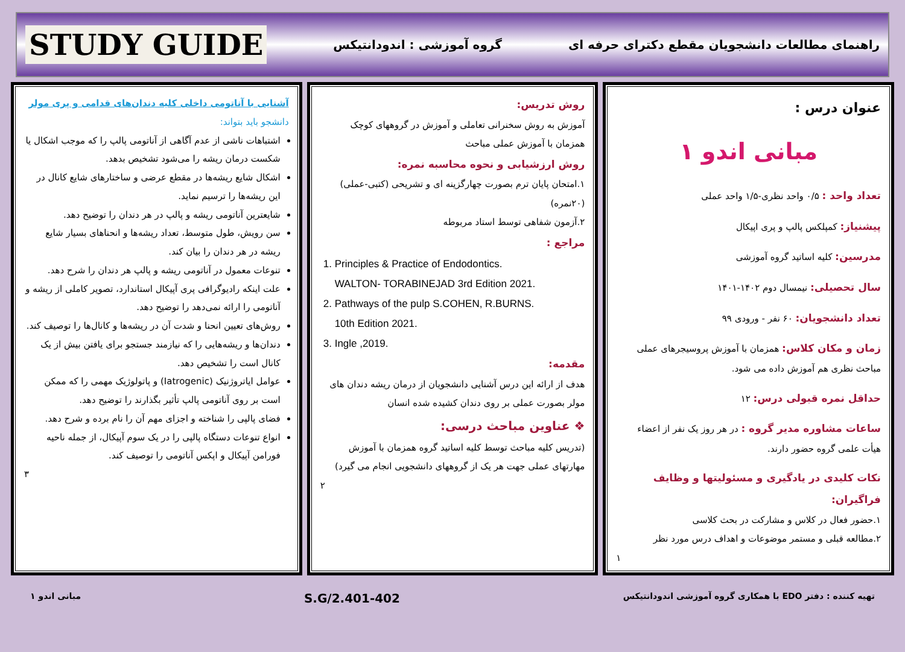راهنمای مطالعات دانشجویان مقطع دکترای حرفه ای
گروه آموزشی : اندودانتیکس
STUDY GUIDE
عنوان درس :
مبانی اندو ۱
تعداد واحد : ۰/۵ واحد نظری-۱/۵ واحد عملی
پیشنیاز: کمپلکس پالپ و پری اپیکال
مدرسین: کلیه اساتید گروه آموزشی
سال تحصیلی: نیمسال دوم ۱۴۰۲-۱۴۰۱
تعداد دانشجویان: ۶۰ نفر - ورودی ۹۹
زمان و مکان کلاس: همزمان با آموزش پروسیجرهای عملی مباحث نظری هم آموزش داده می شود.
حداقل نمره قبولی درس: ۱۲
ساعات مشاوره مدیر گروه : در هر روز یک نفر از اعضاء هیأت علمی گروه حضور دارند.
نکات کلیدی در یادگیری و مسئولیتها و وظایف فراگیران:
۱.حضور فعال در کلاس و مشارکت در بحث کلاسی
۲.مطالعه قبلی و مستمر موضوعات و اهداف درس مورد نظر
۱
روش تدریس:
آموزش به روش سخنرانی تعاملی و آموزش در گروههای کوچک همزمان با آموزش عملی مباحث
روش ارزشیابی و نحوه محاسبه نمره:
۱.امتحان پایان ترم بصورت چهارگزینه ای و تشریحی (کتبی-عملی) (۲۰نمره)
۲.آزمون شفاهی توسط استاد مربوطه
مراجع :
1. Principles & Practice of Endodontics.
WALTON- TORABINEJAD 3rd Edition 2021.
2. Pathways of the pulp S.COHEN, R.BURNS.
10th Edition 2021.
3. Ingle ,2019.
مقدمه:
هدف از ارائه این درس آشنایی دانشجویان از درمان ریشه دندان های مولر بصورت عملی بر روی دندان کشیده شده انسان
❖ عناوین مباحث درسی:
(تدریس کلیه مباحث توسط کلیه اساتید گروه همزمان با آموزش مهارتهای عملی جهت هر یک از گروههای دانشجویی انجام می گیرد)
۲
آشنایی با آناتومی داخلی کلیه دندان‌های قدامی و پری مولر
دانشجو باید بتواند:
اشتباهات ناشی از عدم آگاهی از آناتومی پالپ را که موجب اشکال یا شکست درمان ریشه را می‌شود تشخیص بدهد.
اشکال شایع ریشه‌ها در مقطع عرضی و ساختارهای شایع کانال در این ریشه‌ها را ترسیم نماید.
شایعترین آناتومی ریشه و پالپ در هر دندان را توضیح دهد.
سن رویش، طول متوسط، تعداد ریشه‌ها و انحناهای بسیار شایع ریشه در هر دندان را بیان کند.
تنوعات معمول در آناتومی ریشه و پالپ هر دندان را شرح دهد.
علت اینکه رادیوگرافی پری آپیکال استاندارد، تصویر کاملی از ریشه و آناتومی را ارائه نمی‌دهد را توضیح دهد.
روش‌های تعیین انحنا و شدت آن در ریشه‌ها و کانال‌ها را توصیف کند.
دندان‌ها و ریشه‌هایی را که نیازمند جستجو برای یافتن بیش از یک کانال است را تشخیص دهد.
عوامل ایاتروژنیک (Iatrogenic) و پاتولوژیک مهمی را که ممکن است بر روی آناتومی پالپ تأثیر بگذارند را توضیح دهد.
فضای پالپی را شناخته و اجزای مهم آن را نام برده و شرح دهد.
انواع تنوعات دستگاه پالپی را در یک سوم آپیکال، از جمله ناحیه فورامن آپیکال و اپکس آناتومی را توصیف کند.
۳
تهیه کننده : دفتر EDO با همکاری گروه آموزشی اندودانتیکس
S.G/2.401-402
مبانی اندو ۱